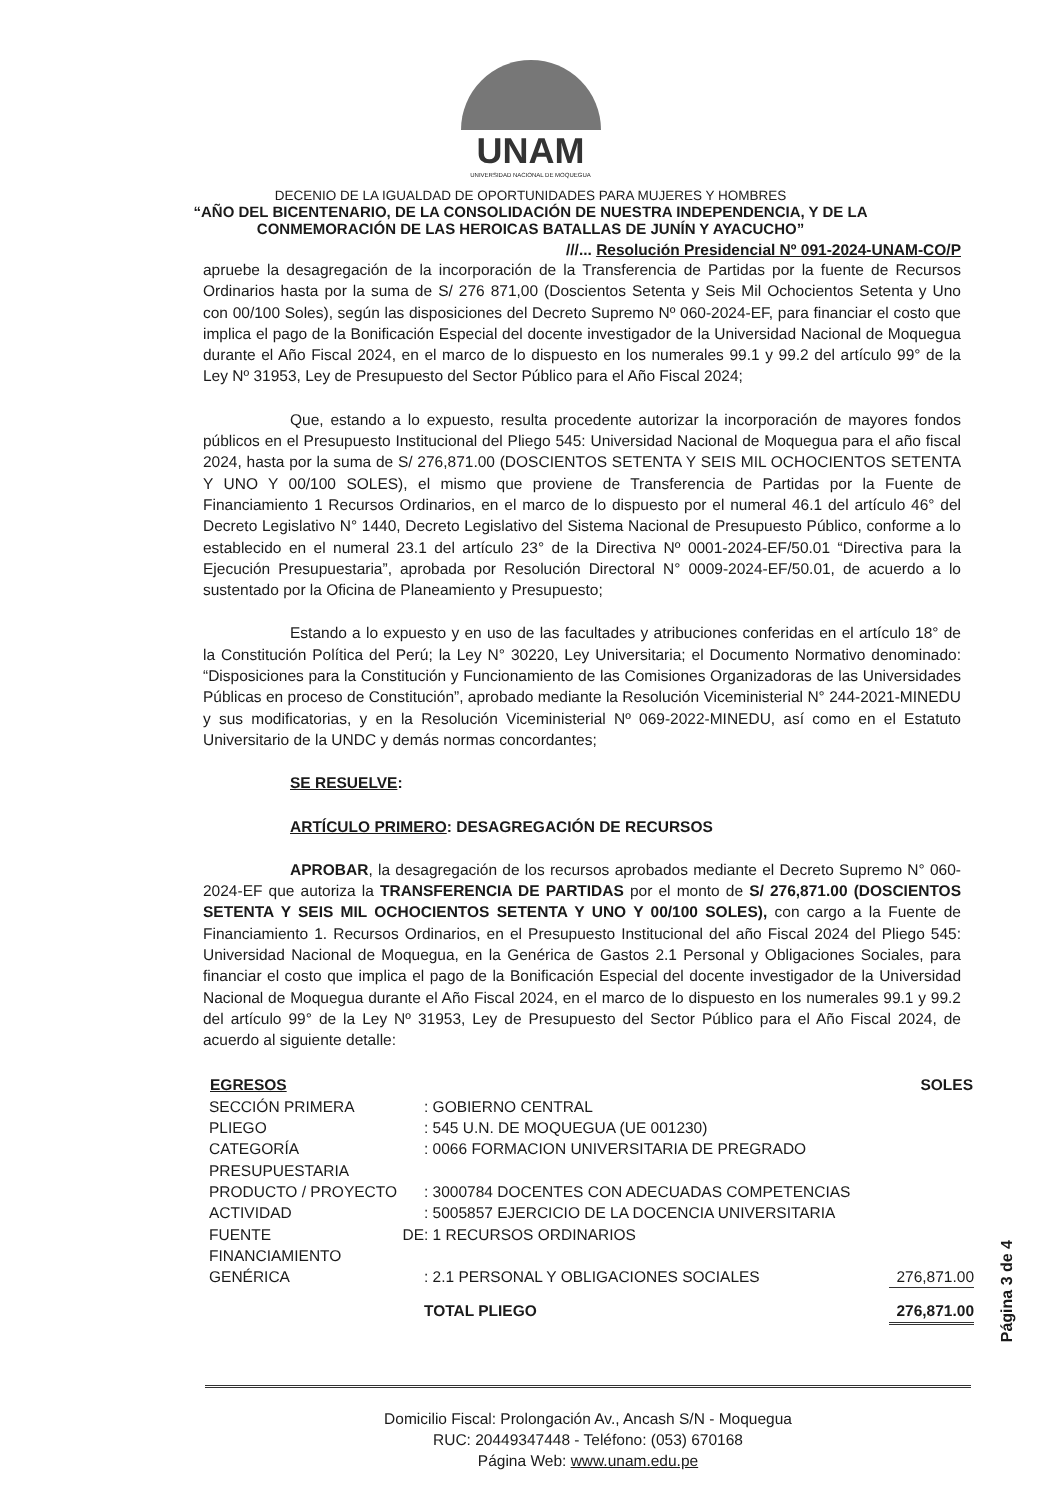UNAM
UNIVERSIDAD NACIONAL DE MOQUEGUA
DECENIO DE LA IGUALDAD DE OPORTUNIDADES PARA MUJERES Y HOMBRES
“AÑO DEL BICENTENARIO, DE LA CONSOLIDACIÓN DE NUESTRA INDEPENDENCIA, Y DE LA
CONMEMORACIÓN DE LAS HEROICAS BATALLAS DE JUNÍN Y AYACUCHO”
///... Resolución Presidencial Nº 091-2024-UNAM-CO/P
apruebe la desagregación de la incorporación de la Transferencia de Partidas por la fuente de Recursos Ordinarios hasta por la suma de S/ 276 871,00 (Doscientos Setenta y Seis Mil Ochocientos Setenta y Uno con 00/100 Soles), según las disposiciones del Decreto Supremo Nº 060-2024-EF, para financiar el costo que implica el pago de la Bonificación Especial del docente investigador de la Universidad Nacional de Moquegua durante el Año Fiscal 2024, en el marco de lo dispuesto en los numerales 99.1 y 99.2 del artículo 99° de la Ley Nº 31953, Ley de Presupuesto del Sector Público para el Año Fiscal 2024;
Que, estando a lo expuesto, resulta procedente autorizar la incorporación de mayores fondos públicos en el Presupuesto Institucional del Pliego 545: Universidad Nacional de Moquegua para el año fiscal 2024, hasta por la suma de S/ 276,871.00 (DOSCIENTOS SETENTA Y SEIS MIL OCHOCIENTOS SETENTA Y UNO Y 00/100 SOLES), el mismo que proviene de Transferencia de Partidas por la Fuente de Financiamiento 1 Recursos Ordinarios, en el marco de lo dispuesto por el numeral 46.1 del artículo 46° del Decreto Legislativo N° 1440, Decreto Legislativo del Sistema Nacional de Presupuesto Público, conforme a lo establecido en el numeral 23.1 del artículo 23° de la Directiva Nº 0001-2024-EF/50.01 “Directiva para la Ejecución Presupuestaria”, aprobada por Resolución Directoral N° 0009-2024-EF/50.01, de acuerdo a lo sustentado por la Oficina de Planeamiento y Presupuesto;
Estando a lo expuesto y en uso de las facultades y atribuciones conferidas en el artículo 18° de la Constitución Política del Perú; la Ley N° 30220, Ley Universitaria; el Documento Normativo denominado: “Disposiciones para la Constitución y Funcionamiento de las Comisiones Organizadoras de las Universidades Públicas en proceso de Constitución”, aprobado mediante la Resolución Viceministerial N° 244-2021-MINEDU y sus modificatorias, y en la Resolución Viceministerial Nº 069-2022-MINEDU, así como en el Estatuto Universitario de la UNDC y demás normas concordantes;
SE RESUELVE:
ARTÍCULO PRIMERO: DESAGREGACIÓN DE RECURSOS
APROBAR, la desagregación de los recursos aprobados mediante el Decreto Supremo N° 060-2024-EF que autoriza la TRANSFERENCIA DE PARTIDAS por el monto de S/ 276,871.00 (DOSCIENTOS SETENTA Y SEIS MIL OCHOCIENTOS SETENTA Y UNO Y 00/100 SOLES), con cargo a la Fuente de Financiamiento 1. Recursos Ordinarios, en el Presupuesto Institucional del año Fiscal 2024 del Pliego 545: Universidad Nacional de Moquegua, en la Genérica de Gastos 2.1 Personal y Obligaciones Sociales, para financiar el costo que implica el pago de la Bonificación Especial del docente investigador de la Universidad Nacional de Moquegua durante el Año Fiscal 2024, en el marco de lo dispuesto en los numerales 99.1 y 99.2 del artículo 99° de la Ley Nº 31953, Ley de Presupuesto del Sector Público para el Año Fiscal 2024, de acuerdo al siguiente detalle:
| EGRESOS | | SOLES |
| SECCIÓN PRIMERA | : GOBIERNO CENTRAL | |
| PLIEGO | : 545 U.N. DE MOQUEGUA (UE 001230) | |
| CATEGORÍA PRESUPUESTARIA | : 0066 FORMACION UNIVERSITARIA DE PREGRADO | |
| PRODUCTO / PROYECTO | : 3000784 DOCENTES CON ADECUADAS COMPETENCIAS | |
| ACTIVIDAD | : 5005857 EJERCICIO DE LA DOCENCIA UNIVERSITARIA | |
| FUENTE DE FINANCIAMIENTO | : 1 RECURSOS ORDINARIOS | |
| GENÉRICA | : 2.1 PERSONAL Y OBLIGACIONES SOCIALES | 276,871.00 |
| | TOTAL PLIEGO | 276,871.00 |
Domicilio Fiscal: Prolongación Av., Ancash S/N - Moquegua
RUC: 20449347448 - Teléfono: (053) 670168
Página Web: www.unam.edu.pe
Página 3 de 4